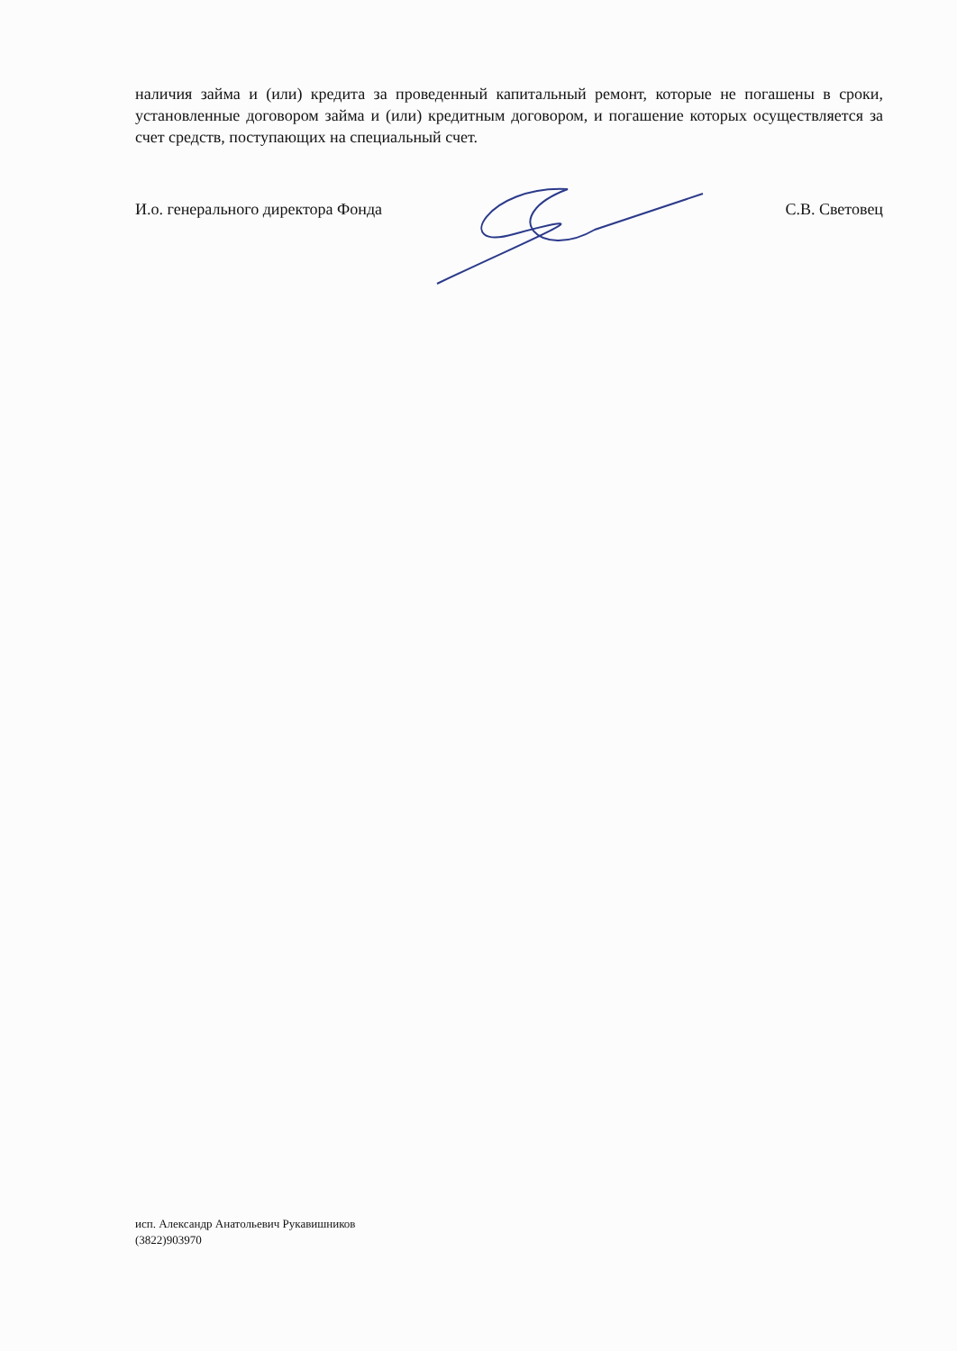наличия займа и (или) кредита за проведенный капитальный ремонт, которые не погашены в сроки, установленные договором займа и (или) кредитным договором, и погашение которых осуществляется за счет средств, поступающих на специальный счет.
И.о. генерального директора Фонда С.В. Световец
исп. Александр Анатольевич Рукавишников
(3822)903970